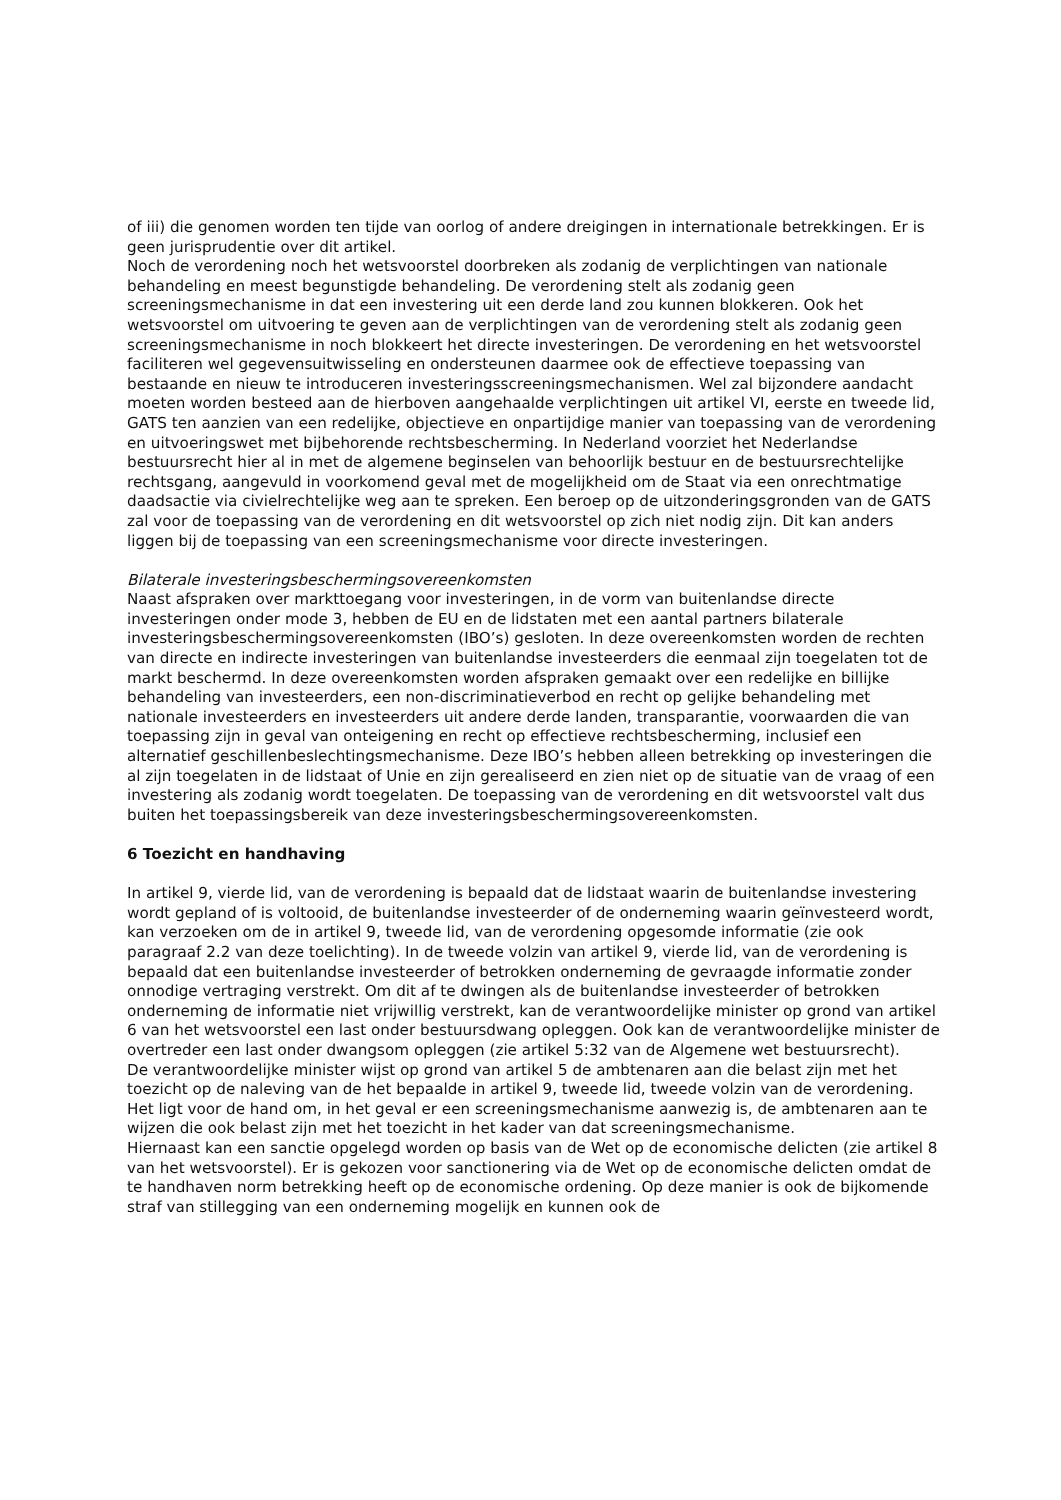of iii) die genomen worden ten tijde van oorlog of andere dreigingen in internationale betrekkingen. Er is geen jurisprudentie over dit artikel.
Noch de verordening noch het wetsvoorstel doorbreken als zodanig de verplichtingen van nationale behandeling en meest begunstigde behandeling. De verordening stelt als zodanig geen screeningsmechanisme in dat een investering uit een derde land zou kunnen blokkeren. Ook het wetsvoorstel om uitvoering te geven aan de verplichtingen van de verordening stelt als zodanig geen screeningsmechanisme in noch blokkeert het directe investeringen. De verordening en het wetsvoorstel faciliteren wel gegevensuitwisseling en ondersteunen daarmee ook de effectieve toepassing van bestaande en nieuw te introduceren investeringsscreeningsmechanismen. Wel zal bijzondere aandacht moeten worden besteed aan de hierboven aangehaalde verplichtingen uit artikel VI, eerste en tweede lid, GATS ten aanzien van een redelijke, objectieve en onpartijdige manier van toepassing van de verordening en uitvoeringswet met bijbehorende rechtsbescherming. In Nederland voorziet het Nederlandse bestuursrecht hier al in met de algemene beginselen van behoorlijk bestuur en de bestuursrechtelijke rechtsgang, aangevuld in voorkomend geval met de mogelijkheid om de Staat via een onrechtmatige daadsactie via civielrechtelijke weg aan te spreken. Een beroep op de uitzonderingsgronden van de GATS zal voor de toepassing van de verordening en dit wetsvoorstel op zich niet nodig zijn. Dit kan anders liggen bij de toepassing van een screeningsmechanisme voor directe investeringen.
Bilaterale investeringsbeschermingsovereenkomsten
Naast afspraken over markttoegang voor investeringen, in de vorm van buitenlandse directe investeringen onder mode 3, hebben de EU en de lidstaten met een aantal partners bilaterale investeringsbeschermingsovereenkomsten (IBO’s) gesloten. In deze overeenkomsten worden de rechten van directe en indirecte investeringen van buitenlandse investeerders die eenmaal zijn toegelaten tot de markt beschermd. In deze overeenkomsten worden afspraken gemaakt over een redelijke en billijke behandeling van investeerders, een non-discriminatieverbod en recht op gelijke behandeling met nationale investeerders en investeerders uit andere derde landen, transparantie, voorwaarden die van toepassing zijn in geval van onteigening en recht op effectieve rechtsbescherming, inclusief een alternatief geschillenbeslechtingsmechanisme. Deze IBO’s hebben alleen betrekking op investeringen die al zijn toegelaten in de lidstaat of Unie en zijn gerealiseerd en zien niet op de situatie van de vraag of een investering als zodanig wordt toegelaten. De toepassing van de verordening en dit wetsvoorstel valt dus buiten het toepassingsbereik van deze investeringsbeschermingsovereenkomsten.
6 Toezicht en handhaving
In artikel 9, vierde lid, van de verordening is bepaald dat de lidstaat waarin de buitenlandse investering wordt gepland of is voltooid, de buitenlandse investeerder of de onderneming waarin geïnvesteerd wordt, kan verzoeken om de in artikel 9, tweede lid, van de verordening opgesomde informatie (zie ook paragraaf 2.2 van deze toelichting). In de tweede volzin van artikel 9, vierde lid, van de verordening is bepaald dat een buitenlandse investeerder of betrokken onderneming de gevraagde informatie zonder onnodige vertraging verstrekt. Om dit af te dwingen als de buitenlandse investeerder of betrokken onderneming de informatie niet vrijwillig verstrekt, kan de verantwoordelijke minister op grond van artikel 6 van het wetsvoorstel een last onder bestuursdwang opleggen. Ook kan de verantwoordelijke minister de overtreder een last onder dwangsom opleggen (zie artikel 5:32 van de Algemene wet bestuursrecht).
De verantwoordelijke minister wijst op grond van artikel 5 de ambtenaren aan die belast zijn met het toezicht op de naleving van de het bepaalde in artikel 9, tweede lid, tweede volzin van de verordening. Het ligt voor de hand om, in het geval er een screeningsmechanisme aanwezig is, de ambtenaren aan te wijzen die ook belast zijn met het toezicht in het kader van dat screeningsmechanisme.
Hiernaast kan een sanctie opgelegd worden op basis van de Wet op de economische delicten (zie artikel 8 van het wetsvoorstel). Er is gekozen voor sanctionering via de Wet op de economische delicten omdat de te handhaven norm betrekking heeft op de economische ordening. Op deze manier is ook de bijkomende straf van stillegging van een onderneming mogelijk en kunnen ook de